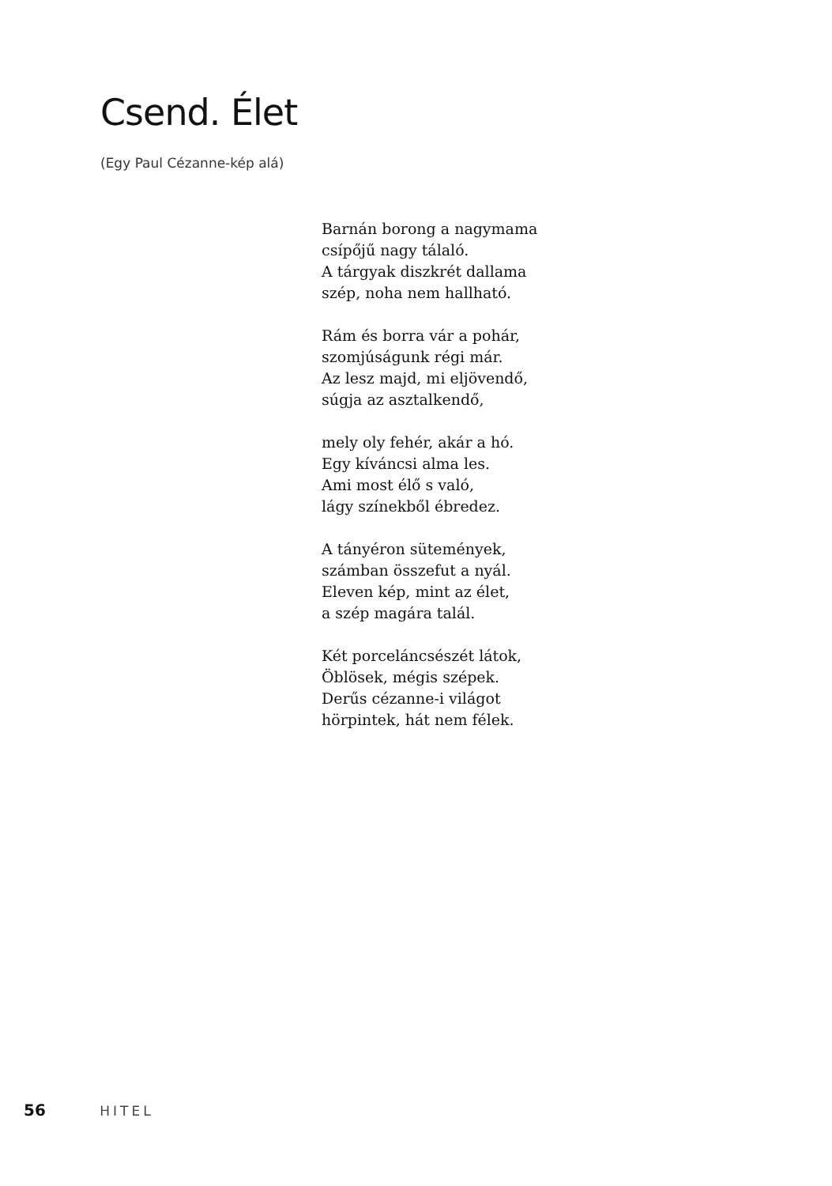Csend. Élet
(Egy Paul Cézanne-kép alá)
Barnán borong a nagymama
csípőjű nagy tálaló.
A tárgyak diszkrét dallama
szép, noha nem hallható.
Rám és borra vár a pohár,
szomjúságunk régi már.
Az lesz majd, mi eljövendő,
súgja az asztalkendő,
mely oly fehér, akár a hó.
Egy kíváncsi alma les.
Ami most élő s való,
lágy színekből ébredez.
A tányéron sütemények,
számban összefut a nyál.
Eleven kép, mint az élet,
a szép magára talál.
Két porceláncsészét látok,
Öblösek, mégis szépek.
Derűs cézanne-i világot
hörpintek, hát nem félek.
56 HITEL